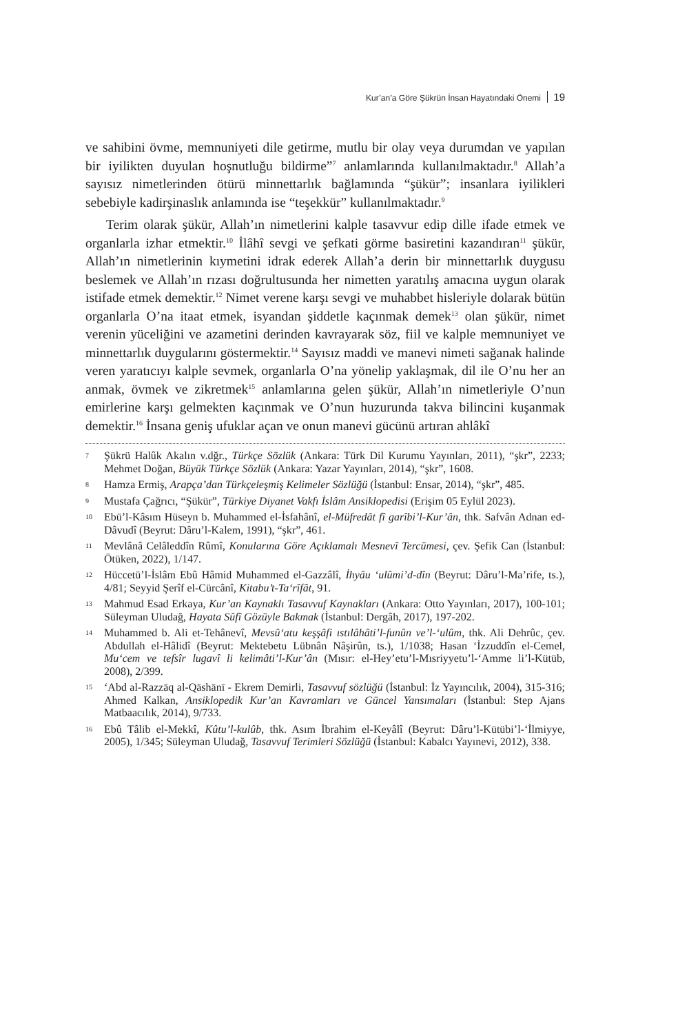Kur’an’a Göre Şükrün İnsan Hayatındaki Önemi 19
ve sahibini övme, memnuniyeti dile getirme, mutlu bir olay veya durumdan ve yapılan bir iyilikten duyulan hoşnutluğu bildirme”<sup>7</sup> anlamlarında kullanılmaktadır.<sup>8</sup> Allah’a sayısız nimetlerinden ötürü minnettarlık bağlamında “şükür”; insanlara iyilikleri sebebiyle kadirşinaslık anlamında ise “teşekkür” kullanılmaktadır.<sup>9</sup>
Terim olarak şükür, Allah’ın nimetlerini kalple tasavvur edip dille ifade etmek ve organlarla izhar etmektir.<sup>10</sup> İlâhî sevgi ve şefkati görme basiretini kazandıran<sup>11</sup> şükür, Allah’ın nimetlerinin kıymetini idrak ederek Allah’a derin bir minnettarlık duygusu beslemek ve Allah’ın rızası doğrultusunda her nimetten yaratılış amacına uygun olarak istifade etmek demektir.<sup>12</sup> Nimet verene karşı sevgi ve muhabbet hisleriyle dolarak bütün organlarla O’na itaat etmek, isyandan şiddetle kaçınmak demek<sup>13</sup> olan şükür, nimet verenin yüceliğini ve azametini derinden kavrayarak söz, fiil ve kalple memnuniyet ve minnettarlık duygularını göstermektir.<sup>14</sup> Sayısız maddi ve manevi nimeti sağanak halinde veren yaratıcıyı kalple sevmek, organlarla O’na yönelip yaklaşmak, dil ile O’nu her an anmak, övmek ve zikretmek<sup>15</sup> anlamlarına gelen şükür, Allah’ın nimetleriyle O’nun emirlerine karşı gelmekten kaçınmak ve O’nun huzurunda takva bilincini kuşanmak demektir.<sup>16</sup> İnsana geniş ufuklar açan ve onun manevi gücünü artıran ahlâkî
7 Şükrü Halûk Akalın v.dğr., Türkçe Sözlük (Ankara: Türk Dil Kurumu Yayınları, 2011), “şkr”, 2233; Mehmet Doğan, Büyük Türkçe Sözlük (Ankara: Yazar Yayınları, 2014), “şkr”, 1608.
8 Hamza Ermiş, Arapça’dan Türkçeleşmiş Kelimeler Sözlüğü (İstanbul: Ensar, 2014), “şkr”, 485.
9 Mustafa Çağrıcı, “Şükür”, Türkiye Diyanet Vakfı İslâm Ansiklopedisi (Erişim 05 Eylül 2023).
10 Ebü’l-Kâsım Hüseyn b. Muhammed el-İsfahânî, el-Müfredât fî garîbi’l-Kur’ân, thk. Safvân Adnan ed-Dâvudî (Beyrut: Dâru’l-Kalem, 1991), “şkr”, 461.
11 Mevlânâ Celâleddîn Rûmî, Konularına Göre Açıklamalı Mesnevî Tercümesi, çev. Şefik Can (İstanbul: Ötüken, 2022), 1/147.
12 Hüccetü’l-İslâm Ebû Hâmid Muhammed el-Gazzâlî, İhyâu ‘ulûmi’d-dîn (Beyrut: Dâru’l-Ma’rife, ts.), 4/81; Seyyid Şerîf el-Cürcânî, Kitabu’t-Ta‘rîfât, 91.
13 Mahmud Esad Erkaya, Kur’an Kaynaklı Tasavvuf Kaynakları (Ankara: Otto Yayınları, 2017), 100-101; Süleyman Uludağ, Hayata Sûfî Gözüyle Bakmak (İstanbul: Dergâh, 2017), 197-202.
14 Muhammed b. Ali et-Tehânevî, Mevsû‘atu keşşâfi ıstılâhâti’l-funûn ve’l-‘ulûm, thk. Ali Dehrûc, çev. Abdullah el-Hâlidî (Beyrut: Mektebetu Lübnân Nâşirûn, ts.), 1/1038; Hasan ‘İzzuddîn el-Cemel, Mu‘cem ve tefsîr lugavî li kelimâti’l-Kur’ân (Mısır: el-Hey’etu’l-Mısriyyetu’l-‘Amme li’l-Kütüb, 2008), 2/399.
15 ‘Abd al-Razzāq al-Qāshānī - Ekrem Demirli, Tasavvuf sözlüğü (İstanbul: İz Yayıncılık, 2004), 315-316; Ahmed Kalkan, Ansiklopedik Kur’an Kavramları ve Güncel Yansımaları (İstanbul: Step Ajans Matbaacılık, 2014), 9/733.
16 Ebû Tâlib el-Mekkî, Kûtu’l-kulûb, thk. Asım İbrahim el-Keyâlî (Beyrut: Dâru’l-Kütübi’l-‘İlmiyye, 2005), 1/345; Süleyman Uludağ, Tasavvuf Terimleri Sözlüğü (İstanbul: Kabalcı Yayınevi, 2012), 338.